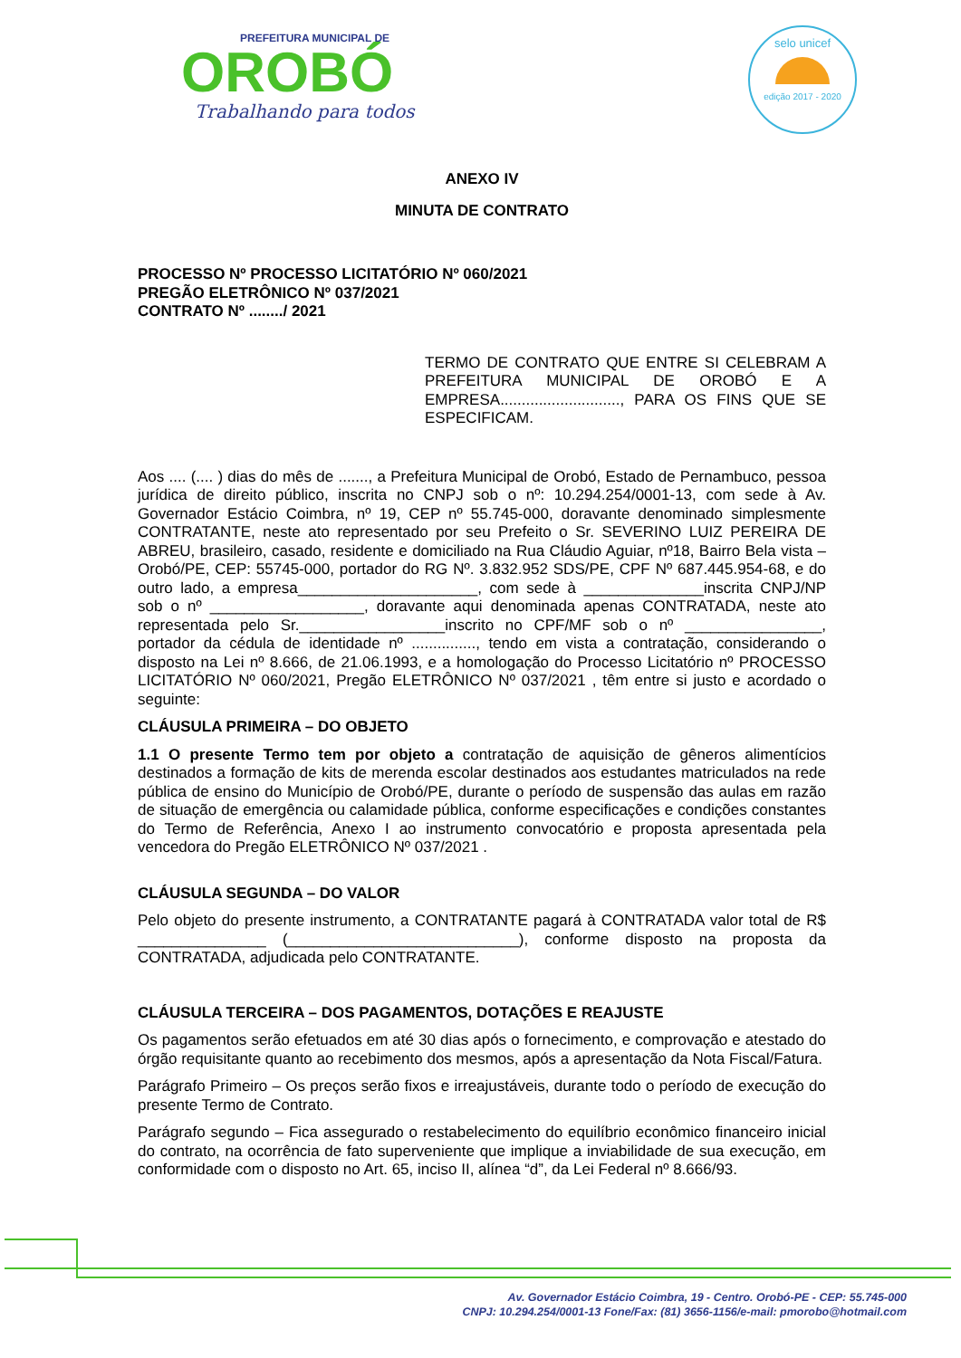PREFEITURA MUNICIPAL DE
OROBÓ
Trabalhando para todos
selo unicef
edição 2017 - 2020
ANEXO IV
MINUTA DE CONTRATO
PROCESSO Nº PROCESSO LICITATÓRIO Nº 060/2021
PREGÃO ELETRÔNICO Nº 037/2021
CONTRATO Nº ......../ 2021
TERMO DE CONTRATO QUE ENTRE SI CELEBRAM A PREFEITURA MUNICIPAL DE OROBÓ E A EMPRESA............................, PARA OS FINS QUE SE ESPECIFICAM.
Aos .... (.... ) dias do mês de ......., a Prefeitura Municipal de Orobó, Estado de Pernambuco, pessoa jurídica de direito público, inscrita no CNPJ sob o nº: 10.294.254/0001-13, com sede à Av. Governador Estácio Coimbra, nº 19, CEP nº 55.745-000, doravante denominado simplesmente CONTRATANTE, neste ato representado por seu Prefeito o Sr. SEVERINO LUIZ PEREIRA DE ABREU, brasileiro, casado, residente e domiciliado na Rua Cláudio Aguiar, nº18, Bairro Bela vista – Orobó/PE, CEP: 55745-000, portador do RG Nº. 3.832.952 SDS/PE, CPF Nº 687.445.954-68, e do outro lado, a empresa_____________________, com sede à ______________inscrita CNPJ/NP sob o nº __________________, doravante aqui denominada apenas CONTRATADA, neste ato representada pelo Sr._________________inscrito no CPF/MF sob o nº ________________, portador da cédula de identidade nº ..............., tendo em vista a contratação, considerando o disposto na Lei nº 8.666, de 21.06.1993, e a homologação do Processo Licitatório nº PROCESSO LICITATÓRIO Nº 060/2021, Pregão ELETRÔNICO Nº 037/2021 , têm entre si justo e acordado o seguinte:
CLÁUSULA PRIMEIRA – DO OBJETO
1.1 O presente Termo tem por objeto a contratação de aquisição de gêneros alimentícios destinados a formação de kits de merenda escolar destinados aos estudantes matriculados na rede pública de ensino do Município de Orobó/PE, durante o período de suspensão das aulas em razão de situação de emergência ou calamidade pública, conforme especificações e condições constantes do Termo de Referência, Anexo I ao instrumento convocatório e proposta apresentada pela vencedora do Pregão ELETRÔNICO Nº 037/2021 .
CLÁUSULA SEGUNDA – DO VALOR
Pelo objeto do presente instrumento, a CONTRATANTE pagará à CONTRATADA valor total de R$ _______________ (___________________________), conforme disposto na proposta da CONTRATADA, adjudicada pelo CONTRATANTE.
CLÁUSULA TERCEIRA – DOS PAGAMENTOS, DOTAÇÕES E REAJUSTE
Os pagamentos serão efetuados em até 30 dias após o fornecimento, e comprovação e atestado do órgão requisitante quanto ao recebimento dos mesmos, após a apresentação da Nota Fiscal/Fatura.
Parágrafo Primeiro – Os preços serão fixos e irreajustáveis, durante todo o período de execução do presente Termo de Contrato.
Parágrafo segundo – Fica assegurado o restabelecimento do equilíbrio econômico financeiro inicial do contrato, na ocorrência de fato superveniente que implique a inviabilidade de sua execução, em conformidade com o disposto no Art. 65, inciso II, alínea “d”, da Lei Federal nº 8.666/93.
Av. Governador Estácio Coimbra, 19 - Centro. Orobó-PE - CEP: 55.745-000
CNPJ: 10.294.254/0001-13 Fone/Fax: (81) 3656-1156/e-mail: pmorobo@hotmail.com